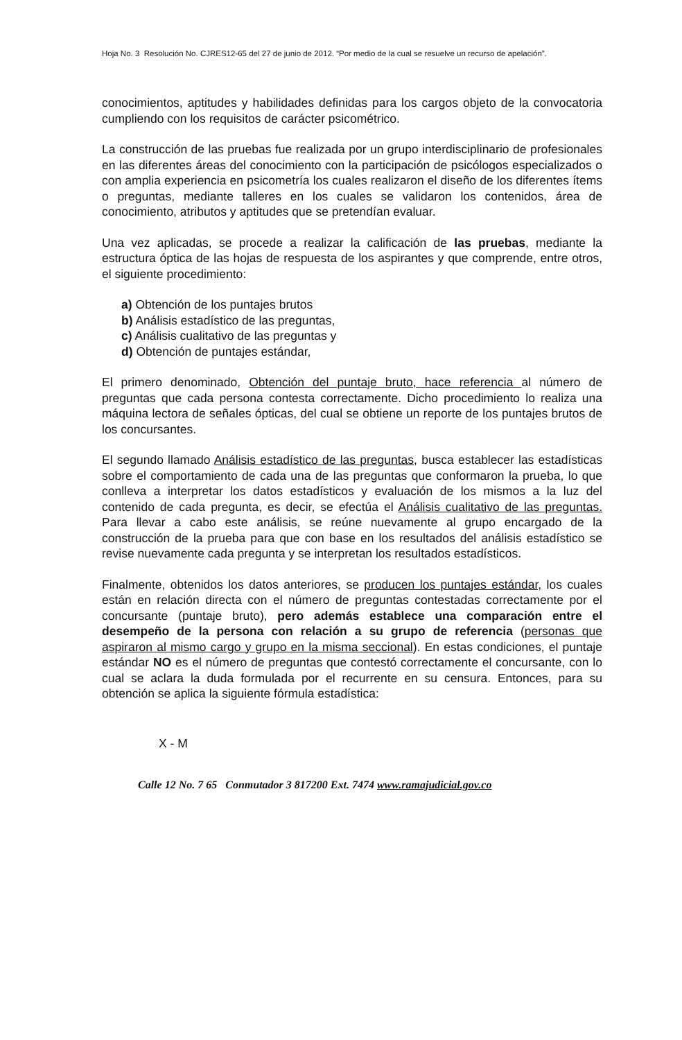Hoja No. 3 Resolución No. CJRES12-65 del 27 de junio de 2012. “Por medio de la cual se resuelve un recurso de apelación”.
conocimientos, aptitudes y habilidades definidas para los cargos objeto de la convocatoria cumpliendo con los requisitos de carácter psicométrico.
La construcción de las pruebas fue realizada por un grupo interdisciplinario de profesionales en las diferentes áreas del conocimiento con la participación de psicólogos especializados o con amplia experiencia en psicometría los cuales realizaron el diseño de los diferentes ítems o preguntas, mediante talleres en los cuales se validaron los contenidos, área de conocimiento, atributos y aptitudes que se pretendían evaluar.
Una vez aplicadas, se procede a realizar la calificación de las pruebas, mediante la estructura óptica de las hojas de respuesta de los aspirantes y que comprende, entre otros, el siguiente procedimiento:
a) Obtención de los puntajes brutos
b) Análisis estadístico de las preguntas,
c) Análisis cualitativo de las preguntas y
d) Obtención de puntajes estándar,
El primero denominado, Obtención del puntaje bruto, hace referencia al número de preguntas que cada persona contesta correctamente. Dicho procedimiento lo realiza una máquina lectora de señales ópticas, del cual se obtiene un reporte de los puntajes brutos de los concursantes.
El segundo llamado Análisis estadístico de las preguntas, busca establecer las estadísticas sobre el comportamiento de cada una de las preguntas que conformaron la prueba, lo que conlleva a interpretar los datos estadísticos y evaluación de los mismos a la luz del contenido de cada pregunta, es decir, se efectúa el Análisis cualitativo de las preguntas. Para llevar a cabo este análisis, se reúne nuevamente al grupo encargado de la construcción de la prueba para que con base en los resultados del análisis estadístico se revise nuevamente cada pregunta y se interpretan los resultados estadísticos.
Finalmente, obtenidos los datos anteriores, se producen los puntajes estándar, los cuales están en relación directa con el número de preguntas contestadas correctamente por el concursante (puntaje bruto), pero además establece una comparación entre el desempeño de la persona con relación a su grupo de referencia (personas que aspiraron al mismo cargo y grupo en la misma seccional). En estas condiciones, el puntaje estándar NO es el número de preguntas que contestó correctamente el concursante, con lo cual se aclara la duda formulada por el recurrente en su censura. Entonces, para su obtención se aplica la siguiente fórmula estadística:
X - M
Calle 12 No. 7 65 Conmutador 3 817200 Ext. 7474 www.ramajudicial.gov.co